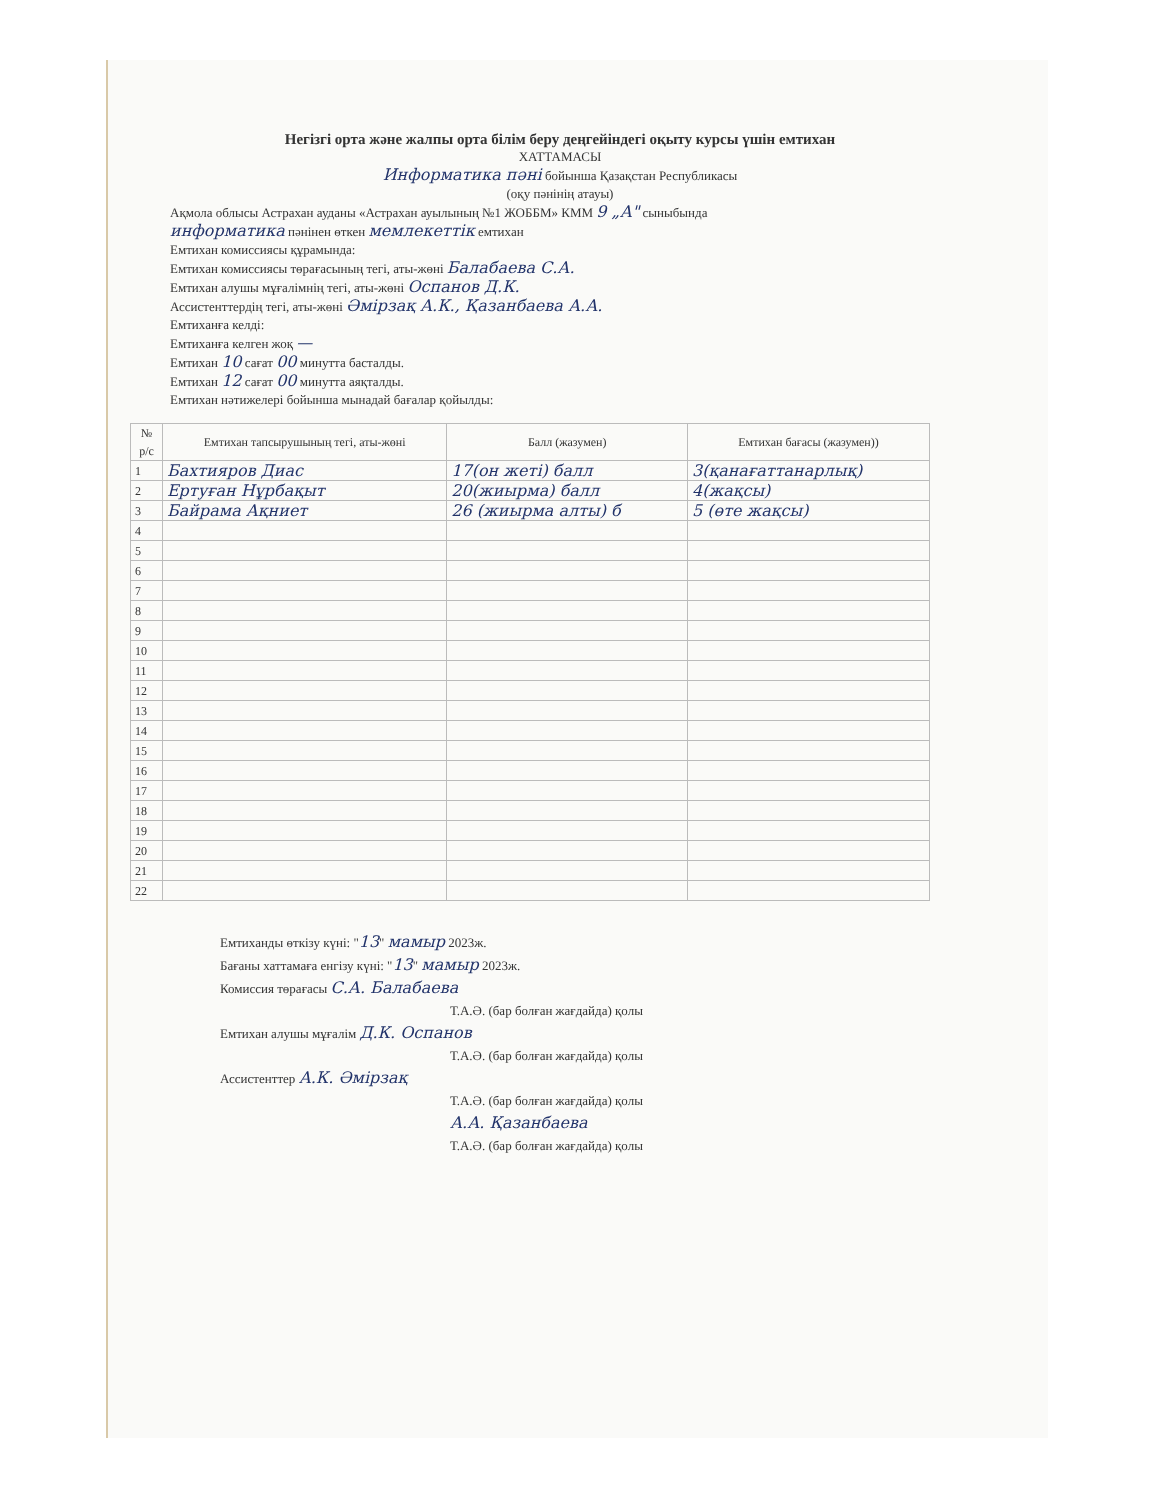Негізгі орта және жалпы орта білім беру деңгейіндегі оқыту курсы үшін емтихан
ХАТТАМАСЫ
Информатика пәні бойынша Қазақстан Республикасы
(оқу пәнінің атауы)
Ақмола облысы Астрахан ауданы «Астрахан ауылының №1 ЖОББМ» КММ 9 „А" сыныбында
информатика пәнінен өткен мемлекеттік емтихан
Емтихан комиссиясы құрамында:
Емтихан комиссиясы төрағасының тегі, аты-жөні Балабаева С.А.
Емтихан алушы мұғалімнің тегі, аты-жөні Оспанов Д.К.
Ассистенттердің тегі, аты-жөні Әмірзақ А.К., Қазанбаева А.А.
Емтиханға келді:
Емтиханға келген жоқ —
Емтихан 10 сағат 00 минутта басталды.
Емтихан 12 сағат 00 минутта аяқталды.
Емтихан нәтижелері бойынша мынадай бағалар қойылды:
| № р/с | Емтихан тапсырушының тегі, аты-жөні | Балл (жазумен) | Емтихан бағасы (жазумен)) |
| --- | --- | --- | --- |
| 1 | Бахтияров Диас | 17(он жеті) балл | 3(қанағаттанарлық) |
| 2 | Ертуған Нұрбақыт | 20(жиырма) балл | 4(жақсы) |
| 3 | Байрама Ақниет | 26 (жиырма алты) б | 5 (өте жақсы) |
| 4 | | | |
| 5 | | | |
| 6 | | | |
| 7 | | | |
| 8 | | | |
| 9 | | | |
| 10 | | | |
| 11 | | | |
| 12 | | | |
| 13 | | | |
| 14 | | | |
| 15 | | | |
| 16 | | | |
| 17 | | | |
| 18 | | | |
| 19 | | | |
| 20 | | | |
| 21 | | | |
| 22 | | | |
Емтиханды өткізу күні: "13" мамыр 2023ж.
Бағаны хаттамаға енгізу күні: "13" мамыр 2023ж.
Комиссия төрағасы С.А. Балабаева
Т.А.Ә. (бар болған жағдайда) қолы
Емтихан алушы мұғалім Д.К. Оспанов
Т.А.Ә. (бар болған жағдайда) қолы
Ассистенттер А.К. Әмірзақ
Т.А.Ә. (бар болған жағдайда) қолы
А.А. Қазанбаева
Т.А.Ә. (бар болған жағдайда) қолы